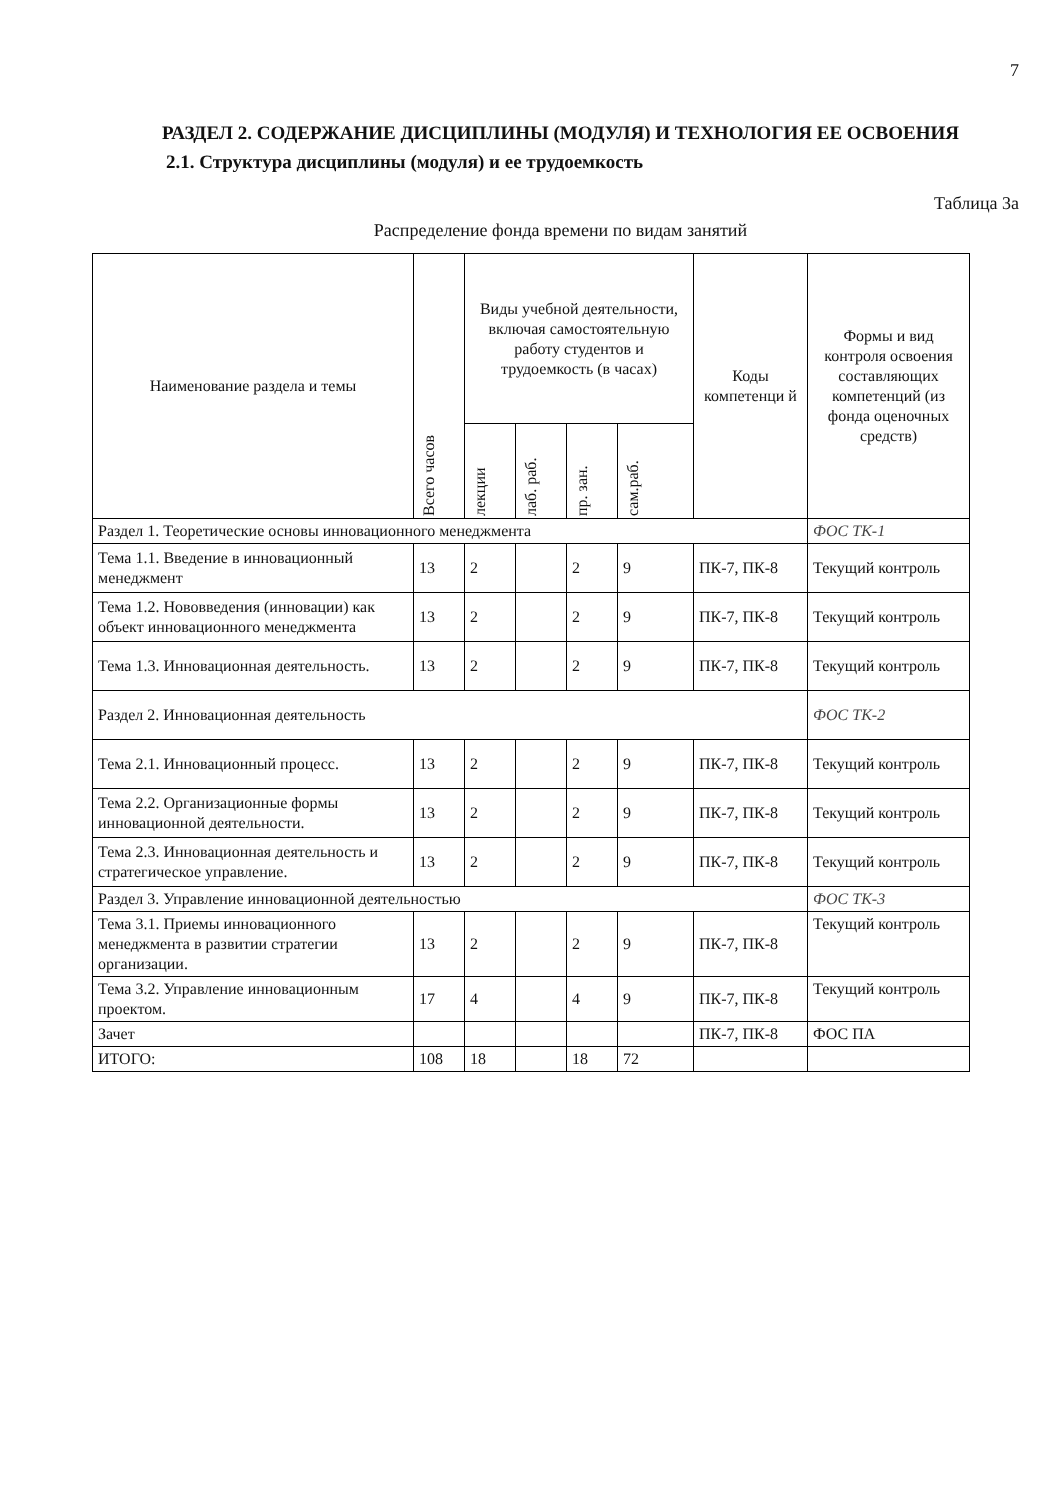7
РАЗДЕЛ 2. СОДЕРЖАНИЕ ДИСЦИПЛИНЫ (МОДУЛЯ) И ТЕХНОЛОГИЯ ЕЕ ОСВОЕНИЯ
2.1. Структура дисциплины (модуля) и ее трудоемкость
Таблица 3а
Распределение фонда времени по видам занятий
| Наименование раздела и темы | Всего часов | Виды учебной деятельности, включая самостоятельную работу студентов и трудоемкость (в часах) | | | | Коды компетенци й | Формы и вид контроля освоения составляющих компетенций (из фонда оценочных средств) |
| --- | --- | --- | --- | --- | --- | --- | --- |
| | | лекции | лаб. раб. | пр. зан. | сам.раб. | | |
| Раздел 1. Теоретические основы инновационного менеджмента | | | | | | | ФОС ТК-1 |
| Тема 1.1. Введение в инновационный менеджмент | 13 | 2 | | 2 | 9 | ПК-7, ПК-8 | Текущий контроль |
| Тема 1.2. Нововведения (инновации) как объект инновационного менеджмента | 13 | 2 | | 2 | 9 | ПК-7, ПК-8 | Текущий контроль |
| Тема 1.3. Инновационная деятельность. | 13 | 2 | | 2 | 9 | ПК-7, ПК-8 | Текущий контроль |
| Раздел 2. Инновационная деятельность | | | | | | | ФОС ТК-2 |
| Тема 2.1. Инновационный процесс. | 13 | 2 | | 2 | 9 | ПК-7, ПК-8 | Текущий контроль |
| Тема 2.2. Организационные формы инновационной деятельности. | 13 | 2 | | 2 | 9 | ПК-7, ПК-8 | Текущий контроль |
| Тема 2.3. Инновационная деятельность и стратегическое управление. | 13 | 2 | | 2 | 9 | ПК-7, ПК-8 | Текущий контроль |
| Раздел 3. Управление инновационной деятельностью | | | | | | | ФОС ТК-3 |
| Тема 3.1. Приемы инновационного менеджмента в развитии стратегии организации. | 13 | 2 | | 2 | 9 | ПК-7, ПК-8 | Текущий контроль |
| Тема 3.2. Управление инновационным проектом. | 17 | 4 | | 4 | 9 | ПК-7, ПК-8 | Текущий контроль |
| Зачет | | | | | | ПК-7, ПК-8 | ФОС ПА |
| ИТОГО: | 108 | 18 | | 18 | 72 | | |